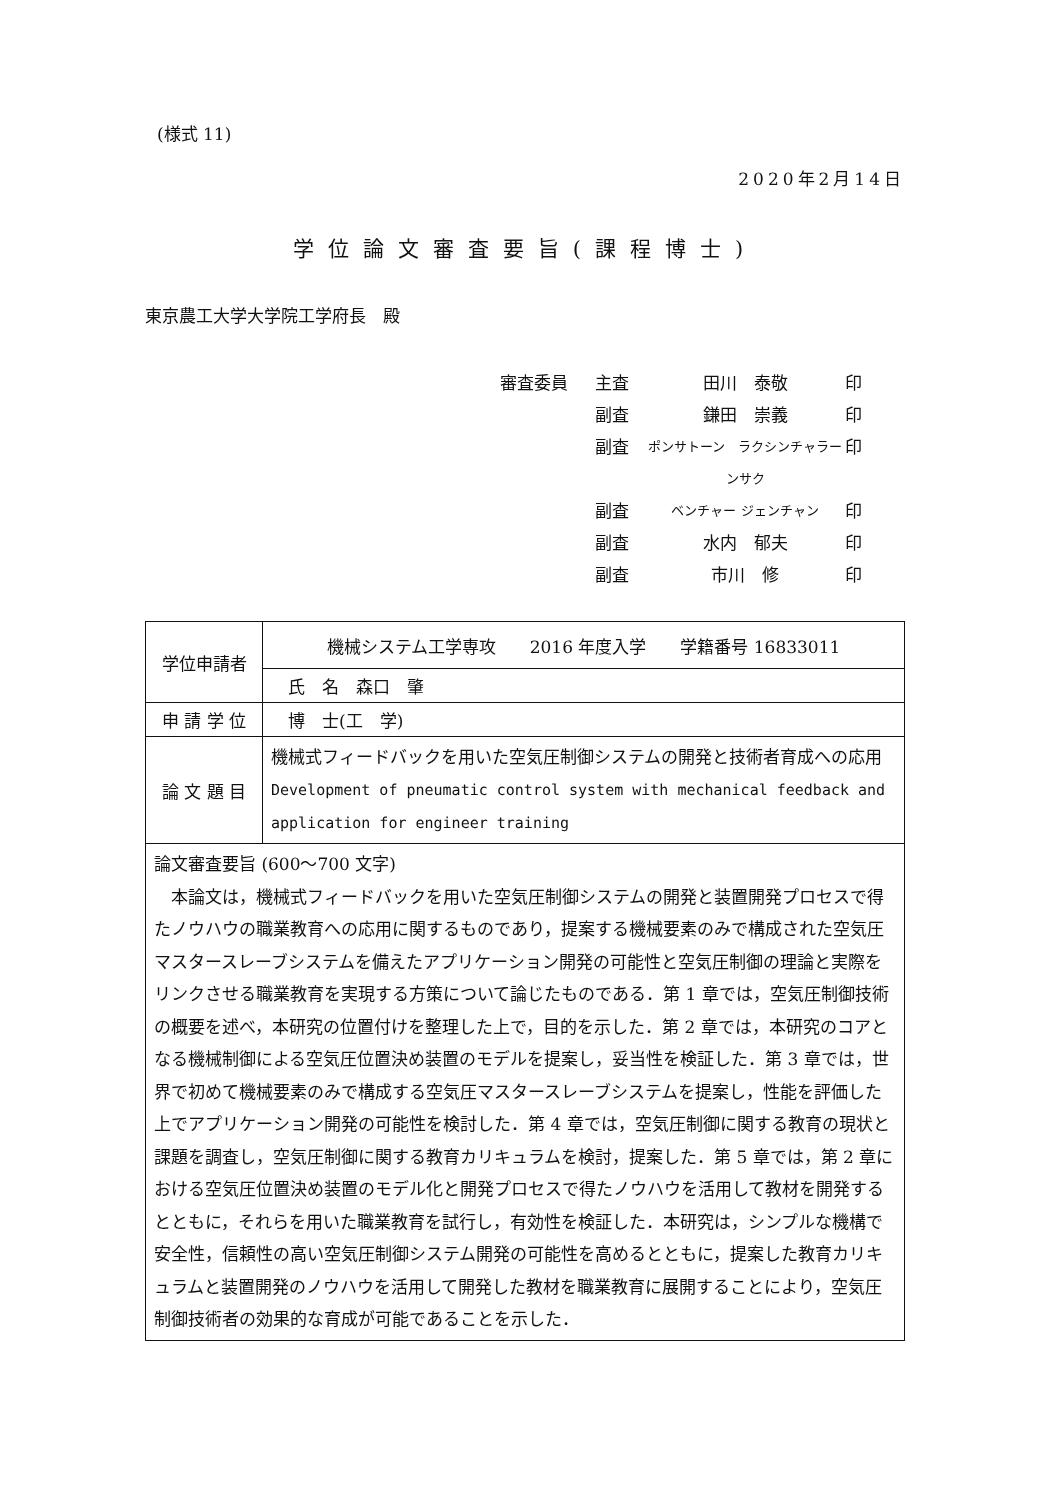(様式 11)
2020年2月14日
学位論文審査要旨(課程博士)
東京農工大学大学院工学府長　殿
審査委員 主査 田川　泰敬 印
副査 鎌田　崇義 印
副査 ポンサトーン　ラクシンチャラーンサク 印
副査 ベンチャー ジェンチャン 印
副査 水内　郁夫 印
副査 市川　修 印
| 学位申請者 | 機械システム工学専攻 2016 年度入学 学籍番号 16833011 |
| | 氏 名 森口 肇 |
| 申 請 学 位 | 博 士(工 学) |
| 論 文 題 目 | 機械式フィードバックを用いた空気圧制御システムの開発と技術者育成への応用 Development of pneumatic control system with mechanical feedback and application for engineer training |
| 論文審査要旨 (600～700 文字) 本論文は，機械式フィードバックを用いた空気圧制御システムの開発と装置開発プロセスで得たノウハウの職業教育への応用に関するものであり，提案する機械要素のみで構成された空気圧マスタースレーブシステムを備えたアプリケーション開発の可能性と空気圧制御の理論と実際をリンクさせる職業教育を実現する方策について論じたものである．第 1 章では，空気圧制御技術の概要を述べ，本研究の位置付けを整理した上で，目的を示した．第 2 章では，本研究のコアとなる機械制御による空気圧位置決め装置のモデルを提案し，妥当性を検証した．第 3 章では，世界で初めて機械要素のみで構成する空気圧マスタースレーブシステムを提案し，性能を評価した上でアプリケーション開発の可能性を検討した．第 4 章では，空気圧制御に関する教育の現状と課題を調査し，空気圧制御に関する教育カリキュラムを検討，提案した．第 5 章では，第 2 章における空気圧位置決め装置のモデル化と開発プロセスで得たノウハウを活用して教材を開発するとともに，それらを用いた職業教育を試行し，有効性を検証した．本研究は，シンプルな機構で安全性，信頼性の高い空気圧制御システム開発の可能性を高めるとともに，提案した教育カリキュラムと装置開発のノウハウを活用して開発した教材を職業教育に展開することにより，空気圧制御技術者の効果的な育成が可能であることを示した． | |